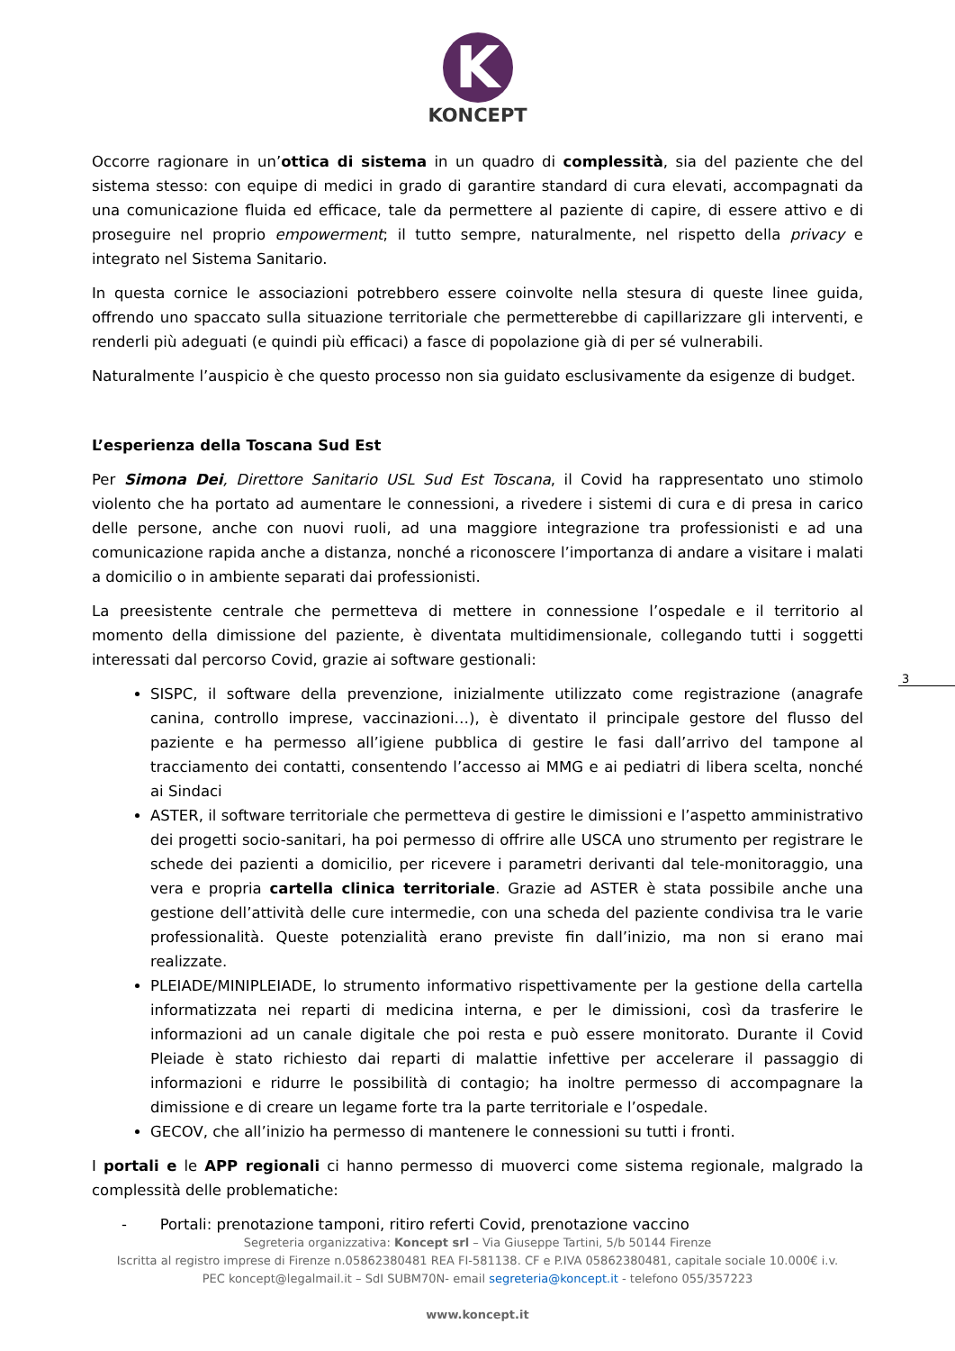K
KONCEPT
Occorre ragionare in un’ottica di sistema in un quadro di complessità, sia del paziente che del sistema stesso: con equipe di medici in grado di garantire standard di cura elevati, accompagnati da una comunicazione fluida ed efficace, tale da permettere al paziente di capire, di essere attivo e di proseguire nel proprio empowerment; il tutto sempre, naturalmente, nel rispetto della privacy e integrato nel Sistema Sanitario.
In questa cornice le associazioni potrebbero essere coinvolte nella stesura di queste linee guida, offrendo uno spaccato sulla situazione territoriale che permetterebbe di capillarizzare gli interventi, e renderli più adeguati (e quindi più efficaci) a fasce di popolazione già di per sé vulnerabili.
Naturalmente l’auspicio è che questo processo non sia guidato esclusivamente da esigenze di budget.
L’esperienza della Toscana Sud Est
Per Simona Dei, Direttore Sanitario USL Sud Est Toscana, il Covid ha rappresentato uno stimolo violento che ha portato ad aumentare le connessioni, a rivedere i sistemi di cura e di presa in carico delle persone, anche con nuovi ruoli, ad una maggiore integrazione tra professionisti e ad una comunicazione rapida anche a distanza, nonché a riconoscere l’importanza di andare a visitare i malati a domicilio o in ambiente separati dai professionisti.
La preesistente centrale che permetteva di mettere in connessione l’ospedale e il territorio al momento della dimissione del paziente, è diventata multidimensionale, collegando tutti i soggetti interessati dal percorso Covid, grazie ai software gestionali:
SISPC, il software della prevenzione, inizialmente utilizzato come registrazione (anagrafe canina, controllo imprese, vaccinazioni…), è diventato il principale gestore del flusso del paziente e ha permesso all’igiene pubblica di gestire le fasi dall’arrivo del tampone al tracciamento dei contatti, consentendo l’accesso ai MMG e ai pediatri di libera scelta, nonché ai Sindaci
ASTER, il software territoriale che permetteva di gestire le dimissioni e l’aspetto amministrativo dei progetti socio-sanitari, ha poi permesso di offrire alle USCA uno strumento per registrare le schede dei pazienti a domicilio, per ricevere i parametri derivanti dal tele-monitoraggio, una vera e propria cartella clinica territoriale. Grazie ad ASTER è stata possibile anche una gestione dell’attività delle cure intermedie, con una scheda del paziente condivisa tra le varie professionalità. Queste potenzialità erano previste fin dall’inizio, ma non si erano mai realizzate.
PLEIADE/MINIPLEIADE, lo strumento informativo rispettivamente per la gestione della cartella informatizzata nei reparti di medicina interna, e per le dimissioni, così da trasferire le informazioni ad un canale digitale che poi resta e può essere monitorato. Durante il Covid Pleiade è stato richiesto dai reparti di malattie infettive per accelerare il passaggio di informazioni e ridurre le possibilità di contagio; ha inoltre permesso di accompagnare la dimissione e di creare un legame forte tra la parte territoriale e l’ospedale.
GECOV, che all’inizio ha permesso di mantenere le connessioni su tutti i fronti.
I portali e le APP regionali ci hanno permesso di muoverci come sistema regionale, malgrado la complessità delle problematiche:
- Portali: prenotazione tamponi, ritiro referti Covid, prenotazione vaccino
3
Segreteria organizzativa: Koncept srl – Via Giuseppe Tartini, 5/b 50144 Firenze
Iscritta al registro imprese di Firenze n.05862380481 REA FI-581138. CF e P.IVA 05862380481, capitale sociale 10.000€ i.v.
PEC koncept@legalmail.it – SdI SUBM70N- email segreteria@koncept.it - telefono 055/357223
www.koncept.it